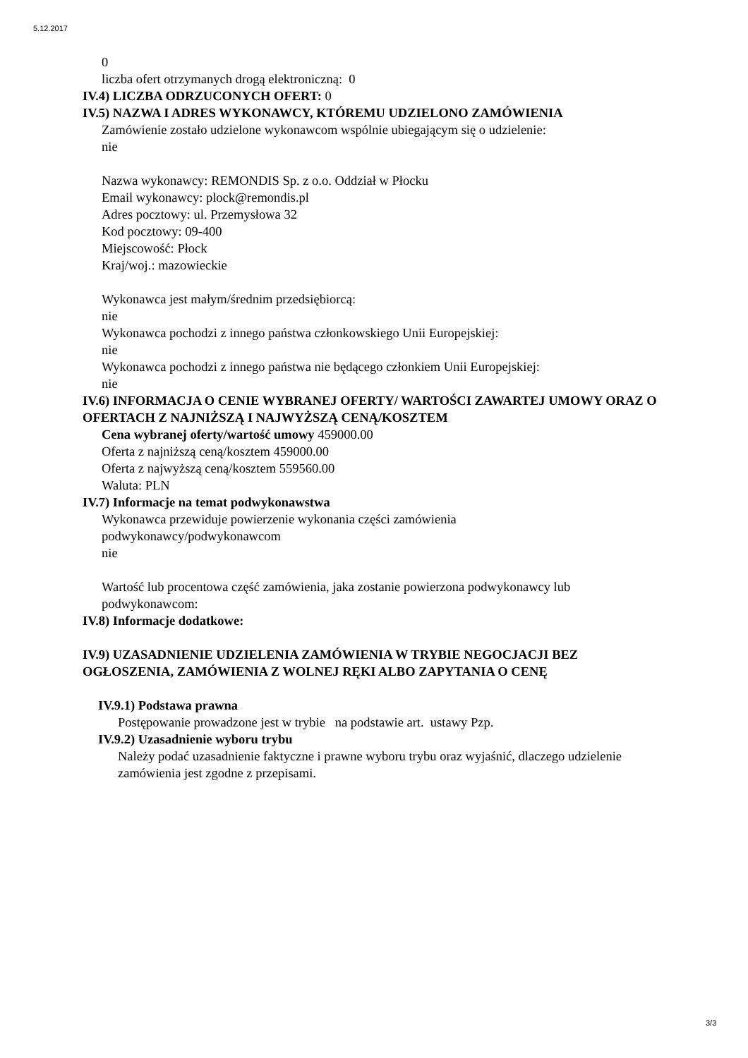5.12.2017
0
liczba ofert otrzymanych drogą elektroniczną: 0
IV.4) LICZBA ODRZUCONYCH OFERT: 0
IV.5) NAZWA I ADRES WYKONAWCY, KTÓREMU UDZIELONO ZAMÓWIENIA
Zamówienie zostało udzielone wykonawcom wspólnie ubiegającym się o udzielenie:
nie
Nazwa wykonawcy: REMONDIS Sp. z o.o. Oddział w Płocku
Email wykonawcy: plock@remondis.pl
Adres pocztowy: ul. Przemysłowa 32
Kod pocztowy: 09-400
Miejscowość: Płock
Kraj/woj.: mazowieckie
Wykonawca jest małym/średnim przedsiębiorcą:
nie
Wykonawca pochodzi z innego państwa członkowskiego Unii Europejskiej:
nie
Wykonawca pochodzi z innego państwa nie będącego członkiem Unii Europejskiej:
nie
IV.6) INFORMACJA O CENIE WYBRANEJ OFERTY/ WARTOŚCI ZAWARTEJ UMOWY ORAZ O OFERTACH Z NAJNIŻSZĄ I NAJWYŻSZĄ CENĄ/KOSZTEM
Cena wybranej oferty/wartość umowy 459000.00
Oferta z najniższą ceną/kosztem 459000.00
Oferta z najwyższą ceną/kosztem 559560.00
Waluta: PLN
IV.7) Informacje na temat podwykonawstwa
Wykonawca przewiduje powierzenie wykonania części zamówienia
podwykonawcy/podwykonawcom
nie
Wartość lub procentowa część zamówienia, jaka zostanie powierzona podwykonawcy lub podwykonawcom:
IV.8) Informacje dodatkowe:
IV.9) UZASADNIENIE UDZIELENIA ZAMÓWIENIA W TRYBIE NEGOCJACJI BEZ OGŁOSZENIA, ZAMÓWIENIA Z WOLNEJ RĘKI ALBO ZAPYTANIA O CENĘ
IV.9.1) Podstawa prawna
Postępowanie prowadzone jest w trybie na podstawie art. ustawy Pzp.
IV.9.2) Uzasadnienie wyboru trybu
Należy podać uzasadnienie faktyczne i prawne wyboru trybu oraz wyjaśnić, dlaczego udzielenie zamówienia jest zgodne z przepisami.
3/3